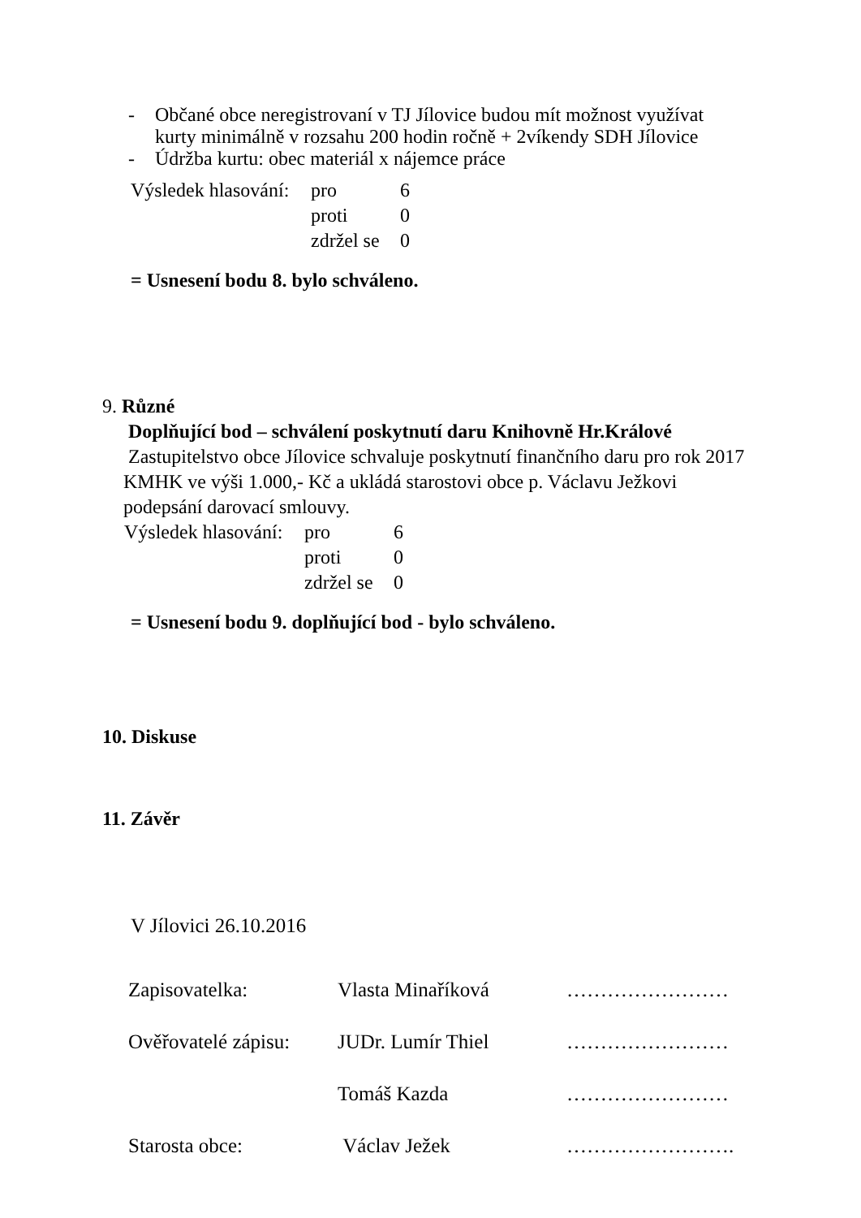- Občané obce neregistrovaní v TJ Jílovice budou mít možnost využívat kurty minimálně v rozsahu 200 hodin ročně + 2víkendy SDH Jílovice
- Údržba kurtu: obec materiál x nájemce práce
Výsledek hlasování: pro 6 proti 0 zdržel se 0
= Usnesení bodu 8. bylo schváleno.
9. Různé
Doplňující bod – schválení poskytnutí daru Knihovně Hr.Králové
Zastupitelstvo obce Jílovice schvaluje poskytnutí finančního daru pro rok 2017 KMHK ve výši 1.000,- Kč a ukládá starostovi obce p. Václavu Ježkovi podepsání darovací smlouvy.
Výsledek hlasování: pro 6 proti 0 zdržel se 0
= Usnesení bodu 9. doplňující bod - bylo schváleno.
10. Diskuse
11. Závěr
V Jílovici 26.10.2016
| Zapisovatelka: | Vlasta Minaříková | …………………… |
| Ověřovatelé zápisu: | JUDr. Lumír Thiel | …………………… |
| | Tomáš Kazda | …………………… |
| Starosta obce: | Václav Ježek | ……………………. |